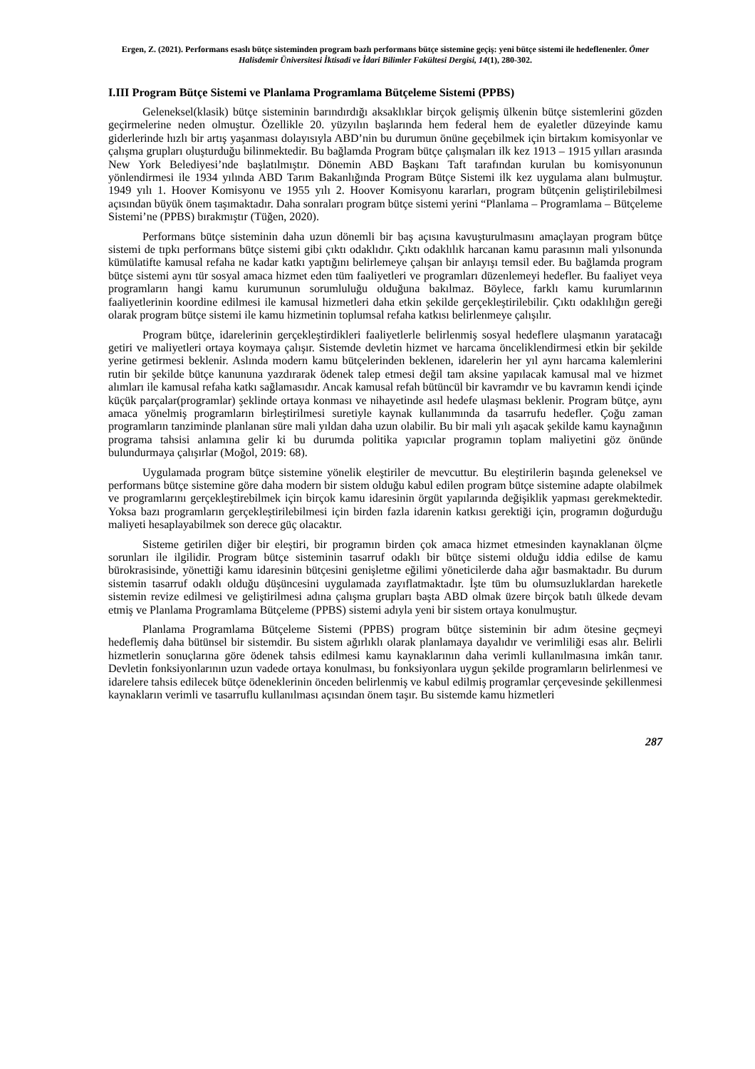Ergen, Z. (2021). Performans esaslı bütçe sisteminden program bazlı performans bütçe sistemine geçiş: yeni bütçe sistemi ile hedeflenenler. Ömer Halisdemir Üniversitesi İktisadi ve İdari Bilimler Fakültesi Dergisi, 14(1), 280-302.
I.III Program Bütçe Sistemi ve Planlama Programlama Bütçeleme Sistemi (PPBS)
Geleneksel(klasik) bütçe sisteminin barındırdığı aksaklıklar birçok gelişmiş ülkenin bütçe sistemlerini gözden geçirmelerine neden olmuştur. Özellikle 20. yüzyılın başlarında hem federal hem de eyaletler düzeyinde kamu giderlerinde hızlı bir artış yaşanması dolayısıyla ABD’nin bu durumun önüne geçebilmek için birtakım komisyonlar ve çalışma grupları oluşturduğu bilinmektedir. Bu bağlamda Program bütçe çalışmaları ilk kez 1913 – 1915 yılları arasında New York Belediyesi’nde başlatılmıştır. Dönemin ABD Başkanı Taft tarafından kurulan bu komisyonunun yönlendirmesi ile 1934 yılında ABD Tarım Bakanlığında Program Bütçe Sistemi ilk kez uygulama alanı bulmuştur. 1949 yılı 1. Hoover Komisyonu ve 1955 yılı 2. Hoover Komisyonu kararları, program bütçenin geliştirilebilmesi açısından büyük önem taşımaktadır. Daha sonraları program bütçe sistemi yerini “Planlama – Programlama – Bütçeleme Sistemi’ne (PPBS) bırakmıştır (Tüğen, 2020).
Performans bütçe sisteminin daha uzun dönemli bir baş açısına kavuşturulmasını amaçlayan program bütçe sistemi de tıpkı performans bütçe sistemi gibi çıktı odaklıdır. Çıktı odaklılık harcanan kamu parasının mali yılsonunda kümülatifte kamusal refaha ne kadar katkı yaptığını belirlemeye çalışan bir anlayışı temsil eder. Bu bağlamda program bütçe sistemi aynı tür sosyal amaca hizmet eden tüm faaliyetleri ve programları düzenlemeyi hedefler. Bu faaliyet veya programların hangi kamu kurumunun sorumluluğu olduğuna bakılmaz. Böylece, farklı kamu kurumlarının faaliyetlerinin koordine edilmesi ile kamusal hizmetleri daha etkin şekilde gerçekleştirilebilir. Çıktı odaklılığın gereği olarak program bütçe sistemi ile kamu hizmetinin toplumsal refaha katkısı belirlenmeye çalışılır.
Program bütçe, idarelerinin gerçekleştirdikleri faaliyetlerle belirlenmiş sosyal hedeflere ulaşmanın yaratacağı getiri ve maliyetleri ortaya koymaya çalışır. Sistemde devletin hizmet ve harcama önceliklendirmesi etkin bir şekilde yerine getirmesi beklenir. Aslında modern kamu bütçelerinden beklenen, idarelerin her yıl aynı harcama kalemlerini rutin bir şekilde bütçe kanununa yazdırarak ödenek talep etmesi değil tam aksine yapılacak kamusal mal ve hizmet alımları ile kamusal refaha katkı sağlamasıdır. Ancak kamusal refah bütüncül bir kavramdır ve bu kavramın kendi içinde küçük parçalar(programlar) şeklinde ortaya konması ve nihayetinde asıl hedefe ulaşması beklenir. Program bütçe, aynı amaca yönelmiş programların birleştirilmesi suretiyle kaynak kullanımında da tasarrufu hedefler. Çoğu zaman programların tanziminde planlanan süre mali yıldan daha uzun olabilir. Bu bir mali yılı aşacak şekilde kamu kaynağının programa tahsisi anlamına gelir ki bu durumda politika yapıcılar programın toplam maliyetini göz önünde bulundurmaya çalışırlar (Moğol, 2019: 68).
Uygulamada program bütçe sistemine yönelik eleştiriler de mevcuttur. Bu eleştirilerin başında geleneksel ve performans bütçe sistemine göre daha modern bir sistem olduğu kabul edilen program bütçe sistemine adapte olabilmek ve programlarını gerçekleştirebilmek için birçok kamu idaresinin örgüt yapılarında değişiklik yapması gerekmektedir. Yoksa bazı programların gerçekleştirilebilmesi için birden fazla idarenin katkısı gerektiği için, programın doğurduğu maliyeti hesaplayabilmek son derece güç olacaktır.
Sisteme getirilen diğer bir eleştiri, bir programın birden çok amaca hizmet etmesinden kaynaklanan ölçme sorunları ile ilgilidir. Program bütçe sisteminin tasarruf odaklı bir bütçe sistemi olduğu iddia edilse de kamu bürokrasisinde, yönettiği kamu idaresinin bütçesini genişletme eğilimi yöneticilerde daha ağır basmaktadır. Bu durum sistemin tasarruf odaklı olduğu düşüncesini uygulamada zayıflatmaktadır. İşte tüm bu olumsuzluklardan hareketle sistemin revize edilmesi ve geliştirilmesi adına çalışma grupları başta ABD olmak üzere birçok batılı ülkede devam etmiş ve Planlama Programlama Bütçeleme (PPBS) sistemi adıyla yeni bir sistem ortaya konulmuştur.
Planlama Programlama Bütçeleme Sistemi (PPBS) program bütçe sisteminin bir adım ötesine geçmeyi hedeflemiş daha bütünsel bir sistemdir. Bu sistem ağırlıklı olarak planlamaya dayalıdır ve verimliliği esas alır. Belirli hizmetlerin sonuçlarına göre ödenek tahsis edilmesi kamu kaynaklarının daha verimli kullanılmasına imkân tanır. Devletin fonksiyonlarının uzun vadede ortaya konulması, bu fonksiyonlara uygun şekilde programların belirlenmesi ve idarelere tahsis edilecek bütçe ödeneklerinin önceden belirlenmiş ve kabul edilmiş programlar çerçevesinde şekillenmesi kaynakların verimli ve tasarruflu kullanılması açısından önem taşır. Bu sistemde kamu hizmetleri
287